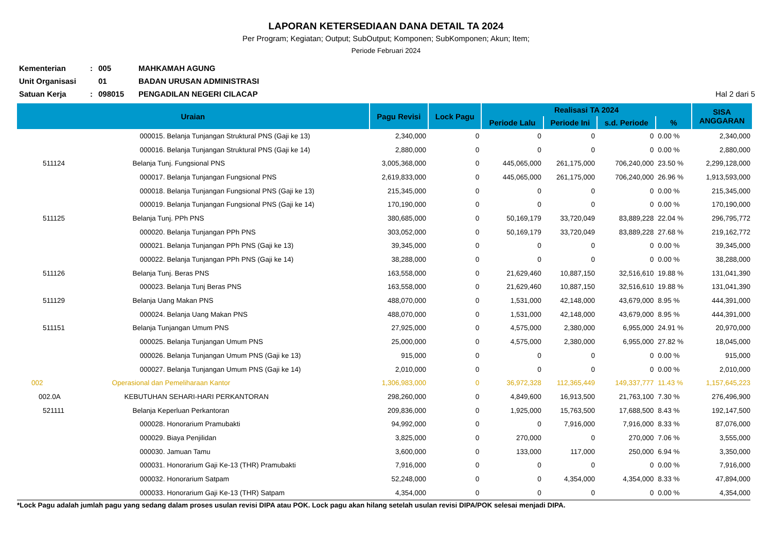LAPORAN KETERSEDIAAN DANA DETAIL TA 2024
Per Program; Kegiatan; Output; SubOutput; Komponen; SubKomponen; Akun; Item;
Periode Februari 2024
Kementerian
:
005
MAHKAMAH AGUNG
Unit Organisasi
01
BADAN URUSAN ADMINISTRASI
Satuan Kerja
:
098015
PENGADILAN NEGERI CILACAP
Hal 2 dari 5
| Uraian | | Pagu Revisi | Lock Pagu | Realisasi TA 2024 | | | | SISA ANGGARAN |
| --- | --- | --- | --- | --- | --- | --- | --- | --- |
| | | | | Periode Lalu | Periode Ini | s.d. Periode | % | |
| | 000015. Belanja Tunjangan Struktural PNS (Gaji ke 13) | 2,340,000 | 0 | 0 | 0 | 0 | 0.00 % | 2,340,000 |
| | 000016. Belanja Tunjangan Struktural PNS (Gaji ke 14) | 2,880,000 | 0 | 0 | 0 | 0 | 0.00 % | 2,880,000 |
| 511124 | Belanja Tunj. Fungsional PNS | 3,005,368,000 | 0 | 445,065,000 | 261,175,000 | 706,240,000 | 23.50 % | 2,299,128,000 |
| | 000017. Belanja Tunjangan Fungsional PNS | 2,619,833,000 | 0 | 445,065,000 | 261,175,000 | 706,240,000 | 26.96 % | 1,913,593,000 |
| | 000018. Belanja Tunjangan Fungsional PNS (Gaji ke 13) | 215,345,000 | 0 | 0 | 0 | 0 | 0.00 % | 215,345,000 |
| | 000019. Belanja Tunjangan Fungsional PNS (Gaji ke 14) | 170,190,000 | 0 | 0 | 0 | 0 | 0.00 % | 170,190,000 |
| 511125 | Belanja Tunj. PPh PNS | 380,685,000 | 0 | 50,169,179 | 33,720,049 | 83,889,228 | 22.04 % | 296,795,772 |
| | 000020. Belanja Tunjangan PPh PNS | 303,052,000 | 0 | 50,169,179 | 33,720,049 | 83,889,228 | 27.68 % | 219,162,772 |
| | 000021. Belanja Tunjangan PPh PNS (Gaji ke 13) | 39,345,000 | 0 | 0 | 0 | 0 | 0.00 % | 39,345,000 |
| | 000022. Belanja Tunjangan PPh PNS (Gaji ke 14) | 38,288,000 | 0 | 0 | 0 | 0 | 0.00 % | 38,288,000 |
| 511126 | Belanja Tunj. Beras PNS | 163,558,000 | 0 | 21,629,460 | 10,887,150 | 32,516,610 | 19.88 % | 131,041,390 |
| | 000023. Belanja Tunj Beras PNS | 163,558,000 | 0 | 21,629,460 | 10,887,150 | 32,516,610 | 19.88 % | 131,041,390 |
| 511129 | Belanja Uang Makan PNS | 488,070,000 | 0 | 1,531,000 | 42,148,000 | 43,679,000 | 8.95 % | 444,391,000 |
| | 000024. Belanja Uang Makan PNS | 488,070,000 | 0 | 1,531,000 | 42,148,000 | 43,679,000 | 8.95 % | 444,391,000 |
| 511151 | Belanja Tunjangan Umum PNS | 27,925,000 | 0 | 4,575,000 | 2,380,000 | 6,955,000 | 24.91 % | 20,970,000 |
| | 000025. Belanja Tunjangan Umum PNS | 25,000,000 | 0 | 4,575,000 | 2,380,000 | 6,955,000 | 27.82 % | 18,045,000 |
| | 000026. Belanja Tunjangan Umum PNS (Gaji ke 13) | 915,000 | 0 | 0 | 0 | 0 | 0.00 % | 915,000 |
| | 000027. Belanja Tunjangan Umum PNS (Gaji ke 14) | 2,010,000 | 0 | 0 | 0 | 0 | 0.00 % | 2,010,000 |
| 002 | Operasional dan Pemeliharaan Kantor | 1,306,983,000 | 0 | 36,972,328 | 112,365,449 | 149,337,777 | 11.43 % | 1,157,645,223 |
| 002.0A | KEBUTUHAN SEHARI-HARI PERKANTORAN | 298,260,000 | 0 | 4,849,600 | 16,913,500 | 21,763,100 | 7.30 % | 276,496,900 |
| 521111 | Belanja Keperluan Perkantoran | 209,836,000 | 0 | 1,925,000 | 15,763,500 | 17,688,500 | 8.43 % | 192,147,500 |
| | 000028. Honorarium Pramubakti | 94,992,000 | 0 | 0 | 7,916,000 | 7,916,000 | 8.33 % | 87,076,000 |
| | 000029. Biaya Penjilidan | 3,825,000 | 0 | 270,000 | 0 | 270,000 | 7.06 % | 3,555,000 |
| | 000030. Jamuan Tamu | 3,600,000 | 0 | 133,000 | 117,000 | 250,000 | 6.94 % | 3,350,000 |
| | 000031. Honorarium Gaji Ke-13 (THR) Pramubakti | 7,916,000 | 0 | 0 | 0 | 0 | 0.00 % | 7,916,000 |
| | 000032. Honorarium Satpam | 52,248,000 | 0 | 0 | 4,354,000 | 4,354,000 | 8.33 % | 47,894,000 |
| | 000033. Honorarium Gaji Ke-13 (THR) Satpam | 4,354,000 | 0 | 0 | 0 | 0 | 0.00 % | 4,354,000 |
*Lock Pagu adalah jumlah pagu yang sedang dalam proses usulan revisi DIPA atau POK. Lock pagu akan hilang setelah usulan revisi DIPA/POK selesai menjadi DIPA.